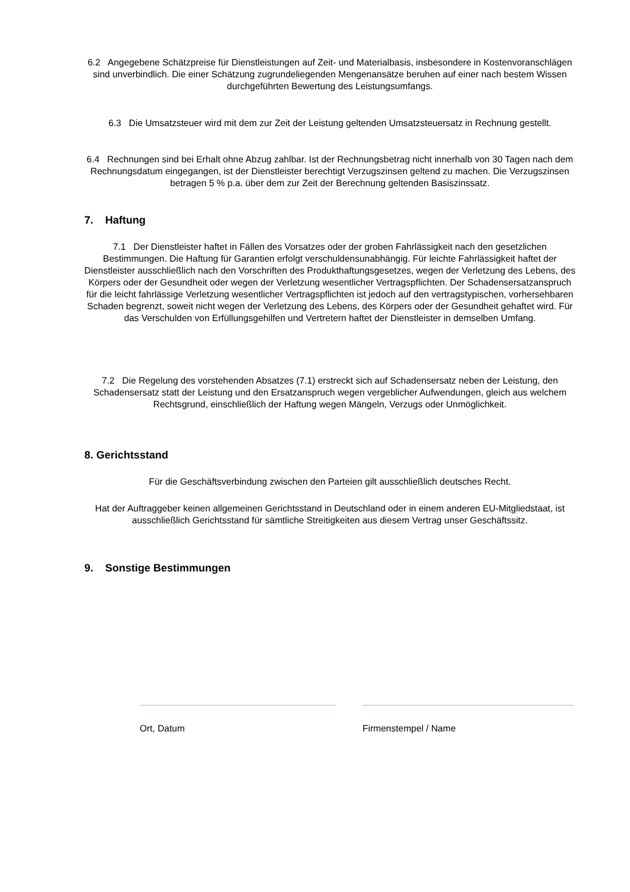6.2 Angegebene Schätzpreise für Dienstleistungen auf Zeit- und Materialbasis, insbesondere in Kostenvoranschlägen sind unverbindlich. Die einer Schätzung zugrundeliegenden Mengenansätze beruhen auf einer nach bestem Wissen durchgeführten Bewertung des Leistungsumfangs.
6.3 Die Umsatzsteuer wird mit dem zur Zeit der Leistung geltenden Umsatzsteuersatz in Rechnung gestellt.
6.4 Rechnungen sind bei Erhalt ohne Abzug zahlbar. Ist der Rechnungsbetrag nicht innerhalb von 30 Tagen nach dem Rechnungsdatum eingegangen, ist der Dienstleister berechtigt Verzugszinsen geltend zu machen. Die Verzugszinsen betragen 5 % p.a. über dem zur Zeit der Berechnung geltenden Basiszinssatz.
7. Haftung
7.1 Der Dienstleister haftet in Fällen des Vorsatzes oder der groben Fahrlässigkeit nach den gesetzlichen Bestimmungen. Die Haftung für Garantien erfolgt verschuldensunabhängig. Für leichte Fahrlässigkeit haftet der Dienstleister ausschließlich nach den Vorschriften des Produkthaftungsgesetzes, wegen der Verletzung des Lebens, des Körpers oder der Gesundheit oder wegen der Verletzung wesentlicher Vertragspflichten. Der Schadensersatzanspruch für die leicht fahrlässige Verletzung wesentlicher Vertragspflichten ist jedoch auf den vertragstypischen, vorhersehbaren Schaden begrenzt, soweit nicht wegen der Verletzung des Lebens, des Körpers oder der Gesundheit gehaftet wird. Für das Verschulden von Erfüllungsgehilfen und Vertretern haftet der Dienstleister in demselben Umfang.
7.2 Die Regelung des vorstehenden Absatzes (7.1) erstreckt sich auf Schadensersatz neben der Leistung, den Schadensersatz statt der Leistung und den Ersatzanspruch wegen vergeblicher Aufwendungen, gleich aus welchem Rechtsgrund, einschließlich der Haftung wegen Mängeln, Verzugs oder Unmöglichkeit.
8. Gerichtsstand
Für die Geschäftsverbindung zwischen den Parteien gilt ausschließlich deutsches Recht.
Hat der Auftraggeber keinen allgemeinen Gerichtsstand in Deutschland oder in einem anderen EU-Mitgliedstaat, ist ausschließlich Gerichtsstand für sämtliche Streitigkeiten aus diesem Vertrag unser Geschäftssitz.
9. Sonstige Bestimmungen
Ort, Datum Firmenstempel / Name